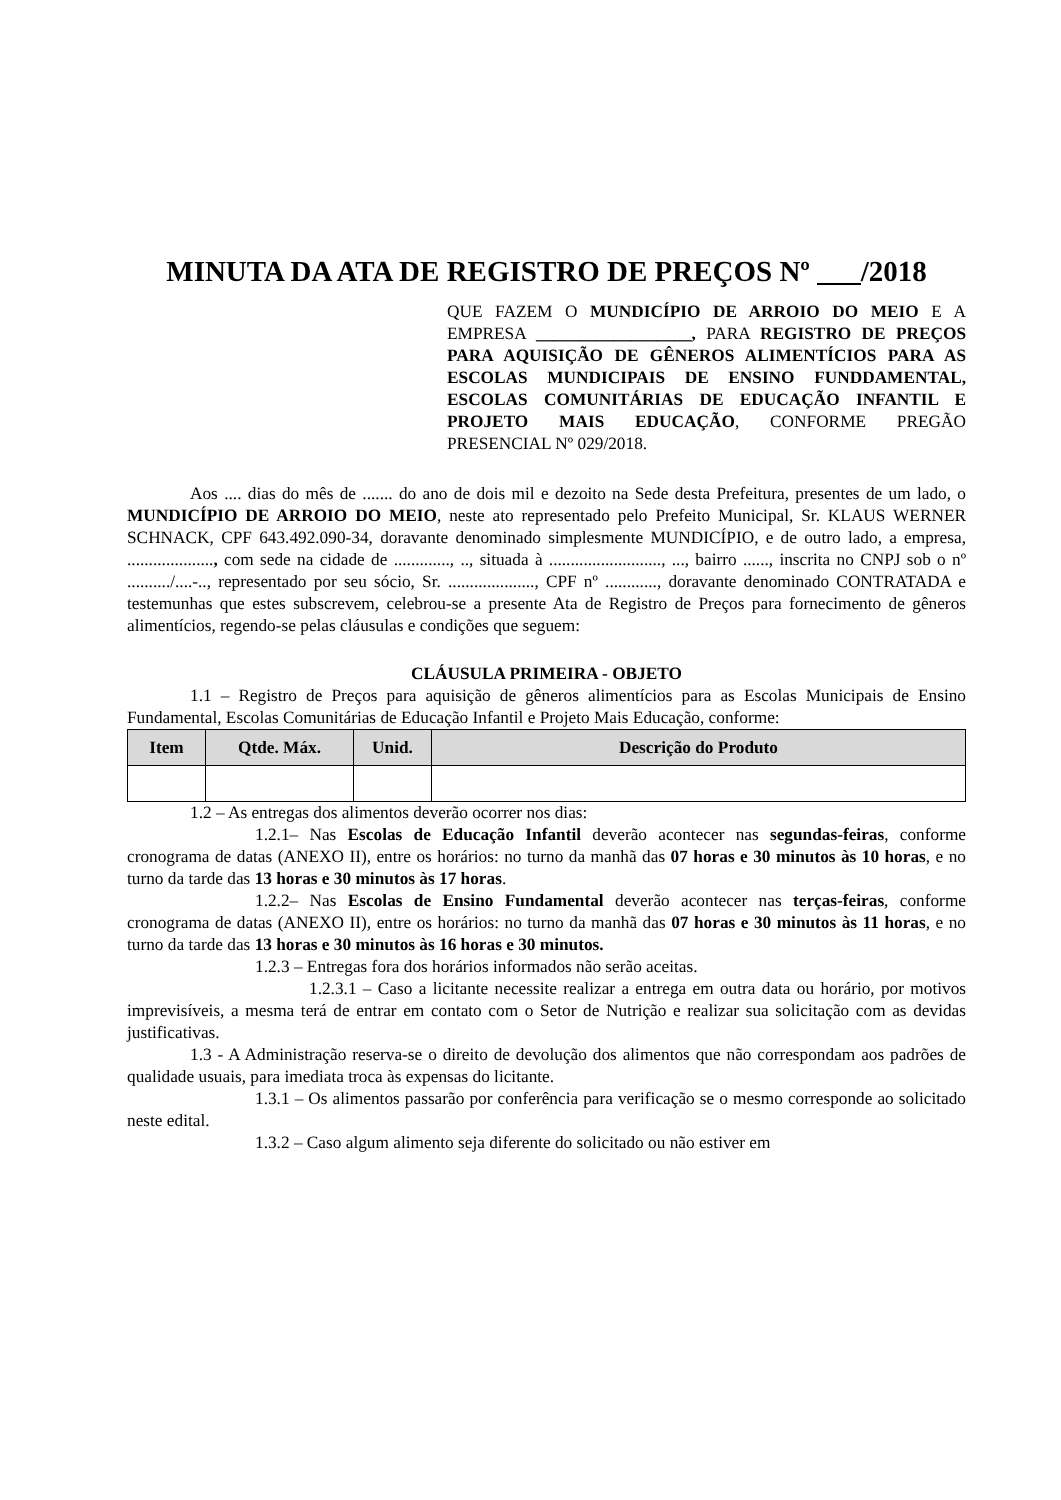MINUTA DA ATA DE REGISTRO DE PREÇOS Nº ___/2018
QUE FAZEM O MUNDICÍPIO DE ARROIO DO MEIO E A EMPRESA __________________, PARA REGISTRO DE PREÇOS PARA AQUISIÇÃO DE GÊNEROS ALIMENTÍCIOS PARA AS ESCOLAS MUNDICIPAIS DE ENSINO FUNDDAMENTAL, ESCOLAS COMUNITÁRIAS DE EDUCAÇÃO INFANTIL E PROJETO MAIS EDUCAÇÃO, CONFORME PREGÃO PRESENCIAL Nº 029/2018.
Aos .... dias do mês de ....... do ano de dois mil e dezoito na Sede desta Prefeitura, presentes de um lado, o MUNDICÍPIO DE ARROIO DO MEIO, neste ato representado pelo Prefeito Municipal, Sr. KLAUS WERNER SCHNACK, CPF 643.492.090-34, doravante denominado simplesmente MUNDICÍPIO, e de outro lado, a empresa, ...................., com sede na cidade de ............., .., situada à .........................., ..., bairro ......, inscrita no CNPJ sob o nº ........../....-.., representado por seu sócio, Sr. ...................., CPF nº ............, doravante denominado CONTRATADA e testemunhas que estes subscrevem, celebrou-se a presente Ata de Registro de Preços para fornecimento de gêneros alimentícios, regendo-se pelas cláusulas e condições que seguem:
CLÁUSULA PRIMEIRA - OBJETO
1.1 – Registro de Preços para aquisição de gêneros alimentícios para as Escolas Municipais de Ensino Fundamental, Escolas Comunitárias de Educação Infantil e Projeto Mais Educação, conforme:
| Item | Qtde. Máx. | Unid. | Descrição do Produto |
| --- | --- | --- | --- |
1.2 – As entregas dos alimentos deverão ocorrer nos dias:
1.2.1– Nas Escolas de Educação Infantil deverão acontecer nas segundas-feiras, conforme cronograma de datas (ANEXO II), entre os horários: no turno da manhã das 07 horas e 30 minutos às 10 horas, e no turno da tarde das 13 horas e 30 minutos às 17 horas.
1.2.2– Nas Escolas de Ensino Fundamental deverão acontecer nas terças-feiras, conforme cronograma de datas (ANEXO II), entre os horários: no turno da manhã das 07 horas e 30 minutos às 11 horas, e no turno da tarde das 13 horas e 30 minutos às 16 horas e 30 minutos.
1.2.3 – Entregas fora dos horários informados não serão aceitas.
1.2.3.1 – Caso a licitante necessite realizar a entrega em outra data ou horário, por motivos imprevisíveis, a mesma terá de entrar em contato com o Setor de Nutrição e realizar sua solicitação com as devidas justificativas.
1.3 - A Administração reserva-se o direito de devolução dos alimentos que não correspondam aos padrões de qualidade usuais, para imediata troca às expensas do licitante.
1.3.1 – Os alimentos passarão por conferência para verificação se o mesmo corresponde ao solicitado neste edital.
1.3.2 – Caso algum alimento seja diferente do solicitado ou não estiver em